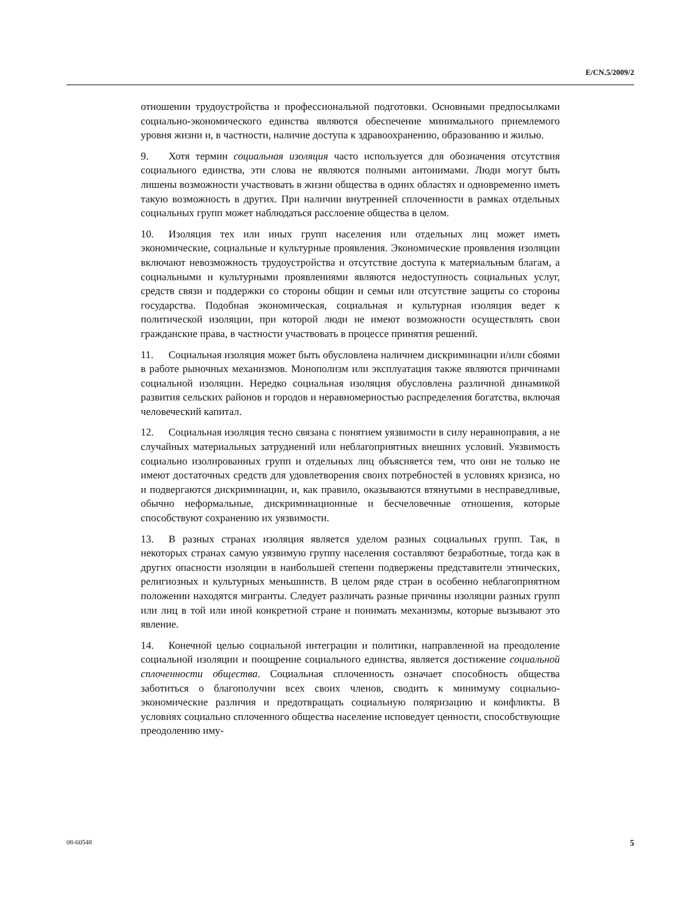E/CN.5/2009/2
отношении трудоустройства и профессиональной подготовки. Основными предпосылками социально-экономического единства являются обеспечение минимального приемлемого уровня жизни и, в частности, наличие доступа к здравоохранению, образованию и жилью.
9. Хотя термин социальная изоляция часто используется для обозначения отсутствия социального единства, эти слова не являются полными антонимами. Люди могут быть лишены возможности участвовать в жизни общества в одних областях и одновременно иметь такую возможность в других. При наличии внутренней сплоченности в рамках отдельных социальных групп может наблюдаться расслоение общества в целом.
10. Изоляция тех или иных групп населения или отдельных лиц может иметь экономические, социальные и культурные проявления. Экономические проявления изоляции включают невозможность трудоустройства и отсутствие доступа к материальным благам, а социальными и культурными проявлениями являются недоступность социальных услуг, средств связи и поддержки со стороны общин и семьи или отсутствие защиты со стороны государства. Подобная экономическая, социальная и культурная изоляция ведет к политической изоляции, при которой люди не имеют возможности осуществлять свои гражданские права, в частности участвовать в процессе принятия решений.
11. Социальная изоляция может быть обусловлена наличием дискриминации и/или сбоями в работе рыночных механизмов. Монополизм или эксплуатация также являются причинами социальной изоляции. Нередко социальная изоляция обусловлена различной динамикой развития сельских районов и городов и неравномерностью распределения богатства, включая человеческий капитал.
12. Социальная изоляция тесно связана с понятием уязвимости в силу неравноправия, а не случайных материальных затруднений или неблагоприятных внешних условий. Уязвимость социально изолированных групп и отдельных лиц объясняется тем, что они не только не имеют достаточных средств для удовлетворения своих потребностей в условиях кризиса, но и подвергаются дискриминации, и, как правило, оказываются втянутыми в несправедливые, обычно неформальные, дискриминационные и бесчеловечные отношения, которые способствуют сохранению их уязвимости.
13. В разных странах изоляция является уделом разных социальных групп. Так, в некоторых странах самую уязвимую группу населения составляют безработные, тогда как в других опасности изоляции в наибольшей степени подвержены представители этнических, религиозных и культурных меньшинств. В целом ряде стран в особенно неблагоприятном положении находятся мигранты. Следует различать разные причины изоляции разных групп или лиц в той или иной конкретной стране и понимать механизмы, которые вызывают это явление.
14. Конечной целью социальной интеграции и политики, направленной на преодоление социальной изоляции и поощрение социального единства, является достижение социальной сплоченности общества. Социальная сплоченность означает способность общества заботиться о благополучии всех своих членов, сводить к минимуму социально-экономические различия и предотвращать социальную поляризацию и конфликты. В условиях социально сплоченного общества население исповедует ценности, способствующие преодолению иму-
08-60548 5